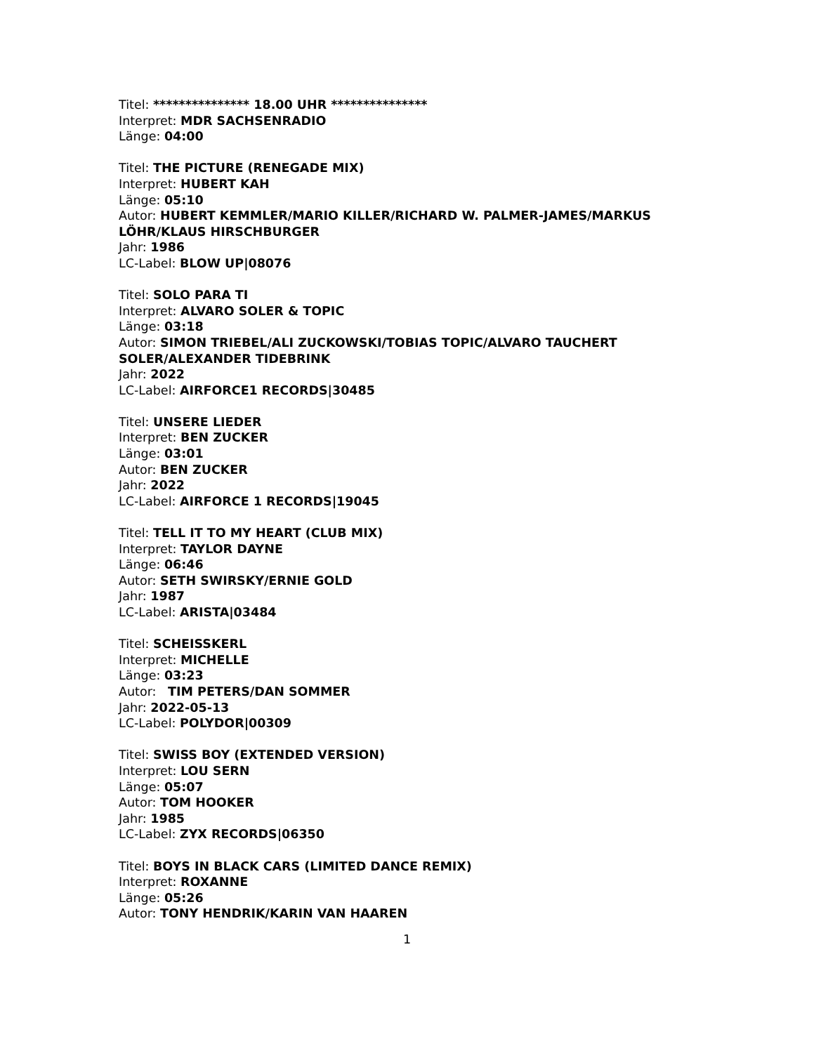Titel: *************** 18.00 UHR ***************
Interpret: MDR SACHSENRADIO
Länge: 04:00
Titel: THE PICTURE (RENEGADE MIX)
Interpret: HUBERT KAH
Länge: 05:10
Autor: HUBERT KEMMLER/MARIO KILLER/RICHARD W. PALMER-JAMES/MARKUS LÖHR/KLAUS HIRSCHBURGER
Jahr: 1986
LC-Label: BLOW UP|08076
Titel: SOLO PARA TI
Interpret: ALVARO SOLER & TOPIC
Länge: 03:18
Autor: SIMON TRIEBEL/ALI ZUCKOWSKI/TOBIAS TOPIC/ALVARO TAUCHERT SOLER/ALEXANDER TIDEBRINK
Jahr: 2022
LC-Label: AIRFORCE1 RECORDS|30485
Titel: UNSERE LIEDER
Interpret: BEN ZUCKER
Länge: 03:01
Autor: BEN ZUCKER
Jahr: 2022
LC-Label: AIRFORCE 1 RECORDS|19045
Titel: TELL IT TO MY HEART (CLUB MIX)
Interpret: TAYLOR DAYNE
Länge: 06:46
Autor: SETH SWIRSKY/ERNIE GOLD
Jahr: 1987
LC-Label: ARISTA|03484
Titel: SCHEISSKERL
Interpret: MICHELLE
Länge: 03:23
Autor: TIM PETERS/DAN SOMMER
Jahr: 2022-05-13
LC-Label: POLYDOR|00309
Titel: SWISS BOY (EXTENDED VERSION)
Interpret: LOU SERN
Länge: 05:07
Autor: TOM HOOKER
Jahr: 1985
LC-Label: ZYX RECORDS|06350
Titel: BOYS IN BLACK CARS (LIMITED DANCE REMIX)
Interpret: ROXANNE
Länge: 05:26
Autor: TONY HENDRIK/KARIN VAN HAAREN
1